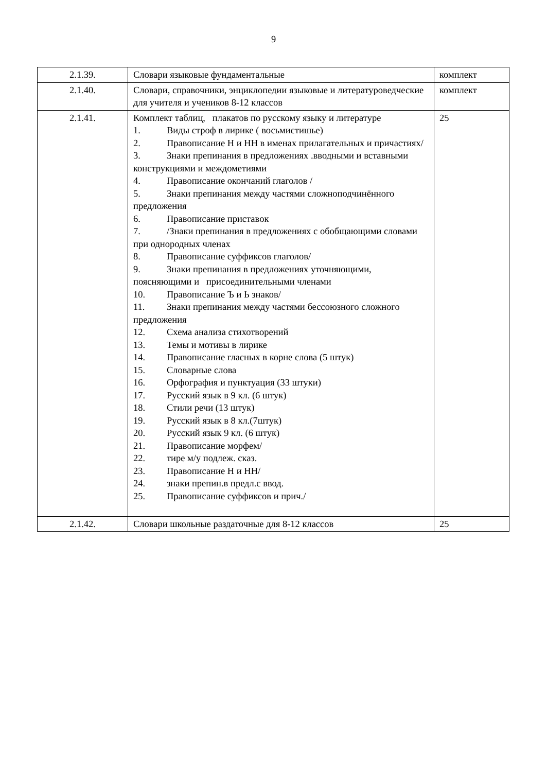9
| 2.1.39. | Словари языковые фундаментальные | комплект |
| 2.1.40. | Словари, справочники, энциклопедии языковые и литературоведческие для учителя и учеников 8-12 классов | комплект |
| 2.1.41. | Комплект таблиц, плакатов по русскому языку и литературе 1. Виды строф в лирике ( восьмистишье) 2. Правописание Н и НН в именах прилагательных и причастиях/ 3. Знаки препинания в предложениях .вводными и вставными конструкциями и междометиями 4. Правописание окончаний глаголов / 5. Знаки препинания между частями сложноподчинённого предложения 6. Правописание приставок 7. /Знаки препинания в предложениях с обобщающими словами при однородных членах 8. Правописание суффиксов глаголов/ 9. Знаки препинания в предложениях уточняющими, поясняющими и присоединительными членами 10. Правописание Ъ и Ь знаков/ 11. Знаки препинания между частями бессоюзного сложного предложения 12. Схема анализа стихотворений 13. Темы и мотивы в лирике 14. Правописание гласных в корне слова (5 штук) 15. Словарные слова 16. Орфография и пунктуация (33 штуки) 17. Русский язык в 9 кл. (6 штук) 18. Стили речи (13 штук) 19. Русский язык в 8 кл.(7штук) 20. Русский язык 9 кл. (6 штук) 21. Правописание морфем/ 22. тире м/у подлеж. сказ. 23. Правописание Н и НН/ 24. знаки препин.в предл.с ввод. 25. Правописание суффиксов и прич./ | 25 |
| 2.1.42. | Словари школьные раздаточные для 8-12 классов | 25 |